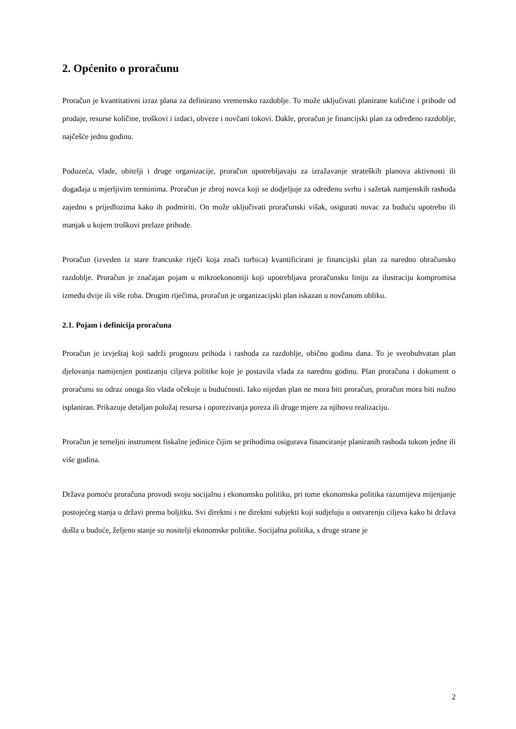2. Općenito o proračunu
Proračun je kvantitativni izraz plana za definirano vremensko razdoblje. To može uključivati planirane količine i prihode od prodaje, resurse količine, troškovi i izdaci, obveze i novčani tokovi. Dakle, proračun je financijski plan za određeno razdoblje, najčešće jednu godinu.
Poduzeća, vlade, obitelji i druge organizacije, proračun upotrebljavaju za izražavanje strateških planova aktivnosti ili događaja u mjerljivim terminima. Proračun je zbroj novca koji se dodjeljuje za određenu svrhu i sažetak namjenskih rashoda zajedno s prijedlozima kako ih podmiriti. On može uključivati proračunski višak, osigurati novac za buduću upotrebu ili manjak u kojem troškovi prelaze prihode.
Proračun (izveden iz stare francuske riječi koja znači torbica) kvantificirani je financijski plan za naredno obračunsko razdoblje. Proračun je značajan pojam u mikroekonomiji koji upotrebljava proračunsku liniju za ilustraciju kompromisa između dvije ili više roba. Drugim riječima, proračun je organizacijski plan iskazan u novčanom obliku.
2.1. Pojam i definicija proračuna
Proračun je izvještaj koji sadrži prognozu prihoda i rashoda za razdoblje, obično godinu dana. To je sveobuhvatan plan djelovanja namijenjen postizanju ciljeva politike koje je postavila vlada za narednu godinu. Plan proračuna i dokument o proračunu su odraz onoga što vlada očekuje u budućnosti. Iako nijedan plan ne mora biti proračun, proračun mora biti nužno isplaniran. Prikazuje detaljan položaj resursa i oporezivanja poreza ili druge mjere za njihovu realizaciju.
Proračun je temeljni instrument fiskalne jedinice čijim se prihodima osigurava financiranje planiranih rashoda tokom jedne ili više godina.
Država pomoću proračuna provodi svoju socijalnu i ekonomsku politiku, pri tome ekonomska politika razumijeva mijenjanje postojećeg stanja u državi prema boljitku. Svi direktni i ne direktni subjekti koji sudjeluju u ostvarenju ciljeva kako bi država došla u buduće, željeno stanje su nositelji ekonomske politike. Socijalna politika, s druge strane je
2